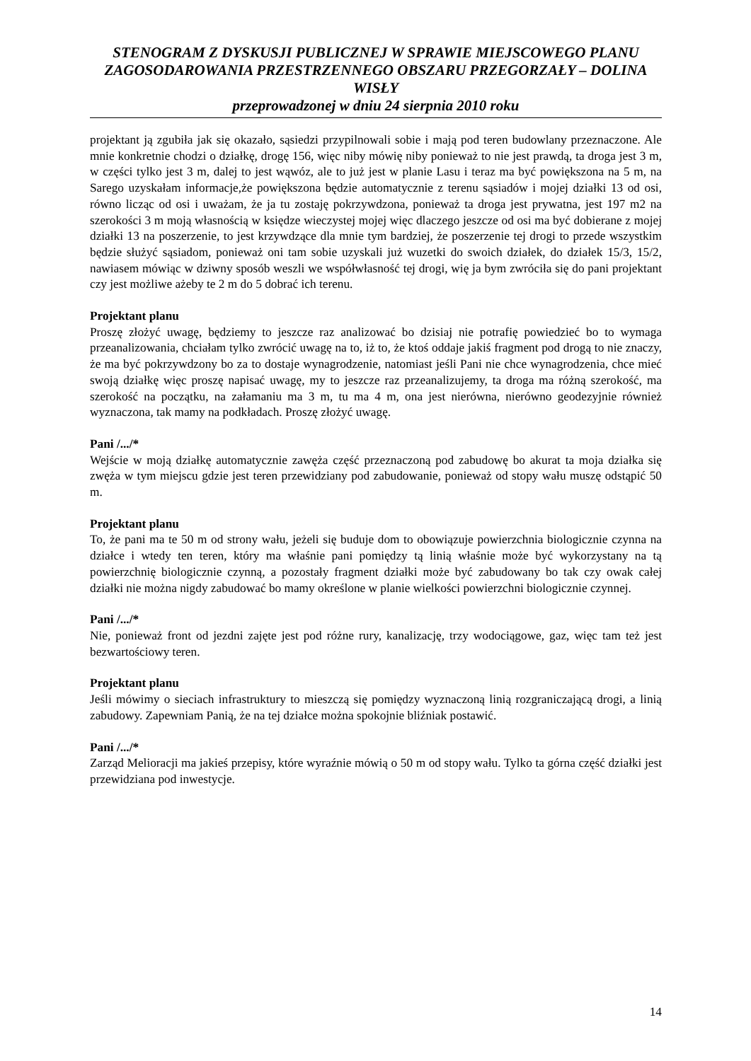STENOGRAM Z DYSKUSJI PUBLICZNEJ W SPRAWIE MIEJSCOWEGO PLANU ZAGOSODAROWANIA PRZESTRZENNEGO OBSZARU PRZEGORZAŁY – DOLINA WISŁY
przeprowadzonej w dniu 24 sierpnia 2010 roku
projektant ją zgubiła jak się okazało, sąsiedzi przypilnowali sobie i mają pod teren budowlany przeznaczone. Ale mnie konkretnie chodzi o działkę, drogę 156, więc niby mówię niby ponieważ to nie jest prawdą, ta droga jest 3 m, w części tylko jest 3 m, dalej to jest wąwóz, ale to już jest w planie Lasu i teraz ma być powiększona na 5 m, na Sarego uzyskałam informacje,że powiększona będzie automatycznie z terenu sąsiadów i mojej działki 13 od osi, równo licząc od osi i uważam, że ja tu zostaję pokrzywdzona, ponieważ ta droga jest prywatna, jest 197 m2 na szerokości 3 m moją własnością w księdze wieczystej mojej więc dlaczego jeszcze od osi ma być dobierane z mojej działki 13 na poszerzenie, to jest krzywdzące dla mnie tym bardziej, że poszerzenie tej drogi to przede wszystkim będzie służyć sąsiadom, ponieważ oni tam sobie uzyskali już wuzetki do swoich działek, do działek 15/3, 15/2, nawiasem mówiąc w dziwny sposób weszli we współwłasność tej drogi, wię ja bym zwróciła się do pani projektant czy jest możliwe ażeby te 2 m do 5 dobrać ich terenu.
Projektant planu
Proszę złożyć uwagę, będziemy to jeszcze raz analizować bo dzisiaj nie potrafię powiedzieć bo to wymaga przeanalizowania, chciałam tylko zwrócić uwagę na to, iż to, że ktoś oddaje jakiś fragment pod drogą to nie znaczy, że ma być pokrzywdzony bo za to dostaje wynagrodzenie, natomiast jeśli Pani nie chce wynagrodzenia, chce mieć swoją działkę więc proszę napisać uwagę, my to jeszcze raz przeanalizujemy, ta droga ma różną szerokość, ma szerokość na początku, na załamaniu ma 3 m, tu ma 4 m, ona jest nierówna, nierówno geodezyjnie również wyznaczona, tak mamy na podkładach. Proszę złożyć uwagę.
Pani /.../*
Wejście w moją działkę automatycznie zawęża część przeznaczoną pod zabudowę bo akurat ta moja działka się zwęża w tym miejscu gdzie jest teren przewidziany pod zabudowanie, ponieważ od stopy wału muszę odstąpić 50 m.
Projektant planu
To, że pani ma te 50 m od strony wału, jeżeli się buduje dom to obowiązuje powierzchnia biologicznie czynna na działce i wtedy ten teren, który ma właśnie pani pomiędzy tą linią właśnie może być wykorzystany na tą powierzchnię biologicznie czynną, a pozostały fragment działki może być zabudowany bo tak czy owak całej działki nie można nigdy zabudować bo mamy określone w planie wielkości powierzchni biologicznie czynnej.
Pani /.../*
Nie, ponieważ front od jezdni zajęte jest pod różne rury, kanalizację, trzy wodociągowe, gaz, więc tam też jest bezwartościowy teren.
Projektant planu
Jeśli mówimy o sieciach infrastruktury to mieszczą się pomiędzy wyznaczoną linią rozgraniczającą drogi, a linią zabudowy. Zapewniam Panią, że na tej działce można spokojnie bliźniak postawić.
Pani /.../*
Zarząd Melioracji ma jakieś przepisy, które wyraźnie mówią o 50 m od stopy wału. Tylko ta górna część działki jest przewidziana pod inwestycje.
14